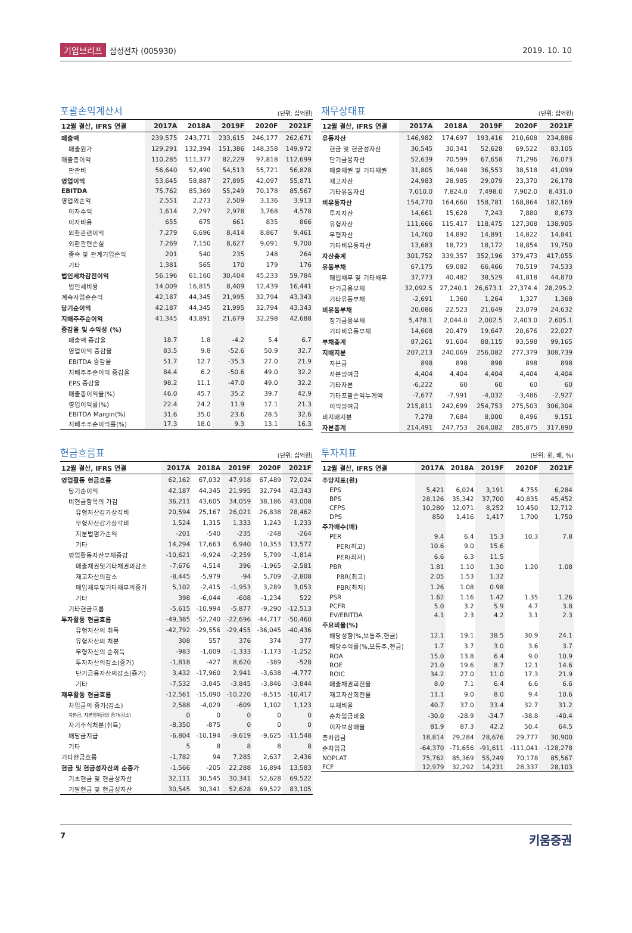기업브리프 삼성전자 (005930) 2019. 10. 10
포괄손익계산서 (단위: 십억원)
| 12월 결산, IFRS 연결 | 2017A | 2018A | 2019F | 2020F | 2021F |
| --- | --- | --- | --- | --- | --- |
| 매출액 | 239,575 | 243,771 | 233,615 | 246,177 | 262,671 |
| 매출원가 | 129,291 | 132,394 | 151,386 | 148,358 | 149,972 |
| 매출총이익 | 110,285 | 111,377 | 82,229 | 97,818 | 112,699 |
| 판관비 | 56,640 | 52,490 | 54,513 | 55,721 | 56,828 |
| 영업이익 | 53,645 | 58,887 | 27,895 | 42,097 | 55,871 |
| EBITDA | 75,762 | 85,369 | 55,249 | 70,178 | 85,567 |
| 영업외손익 | 2,551 | 2,273 | 2,509 | 3,136 | 3,913 |
| 이자수익 | 1,614 | 2,297 | 2,978 | 3,768 | 4,578 |
| 이자비용 | 655 | 675 | 661 | 835 | 866 |
| 외환관련이익 | 7,279 | 6,696 | 8,414 | 8,867 | 9,461 |
| 외환관련손실 | 7,269 | 7,150 | 8,627 | 9,091 | 9,700 |
| 종속 및 관계기업손익 | 201 | 540 | 235 | 248 | 264 |
| 기타 | 1,381 | 565 | 170 | 179 | 176 |
| 법인세차감전이익 | 56,196 | 61,160 | 30,404 | 45,233 | 59,784 |
| 법인세비용 | 14,009 | 16,815 | 8,409 | 12,439 | 16,441 |
| 계속사업순손익 | 42,187 | 44,345 | 21,995 | 32,794 | 43,343 |
| 당기순이익 | 42,187 | 44,345 | 21,995 | 32,794 | 43,343 |
| 지배주주순이익 | 41,345 | 43,891 | 21,679 | 32,298 | 42,688 |
| 증감율 및 수익성 (%) | | | | | |
| 매출액 증감율 | 18.7 | 1.8 | -4.2 | 5.4 | 6.7 |
| 영업이익 증감율 | 83.5 | 9.8 | -52.6 | 50.9 | 32.7 |
| EBITDA 증감율 | 51.7 | 12.7 | -35.3 | 27.0 | 21.9 |
| 지배주주순이익 증감율 | 84.4 | 6.2 | -50.6 | 49.0 | 32.2 |
| EPS 증감율 | 98.2 | 11.1 | -47.0 | 49.0 | 32.2 |
| 매출총이익율(%) | 46.0 | 45.7 | 35.2 | 39.7 | 42.9 |
| 영업이익률(%) | 22.4 | 24.2 | 11.9 | 17.1 | 21.3 |
| EBITDA Margin(%) | 31.6 | 35.0 | 23.6 | 28.5 | 32.6 |
| 지배주주순이익률(%) | 17.3 | 18.0 | 9.3 | 13.1 | 16.3 |
재무상태표 (단위: 십억원)
| 12월 결산, IFRS 연결 | 2017A | 2018A | 2019F | 2020F | 2021F |
| --- | --- | --- | --- | --- | --- |
| 유동자산 | 146,982 | 174,697 | 193,416 | 210,608 | 234,886 |
| 현금 및 현금성자산 | 30,545 | 30,341 | 52,628 | 69,522 | 83,105 |
| 단기금융자산 | 52,639 | 70,599 | 67,658 | 71,296 | 76,073 |
| 매출채권 및 기타채권 | 31,805 | 36,948 | 36,553 | 38,518 | 41,099 |
| 재고자산 | 24,983 | 28,985 | 29,079 | 23,370 | 26,178 |
| 기타유동자산 | 7,010.0 | 7,824.0 | 7,498.0 | 7,902.0 | 8,431.0 |
| 비유동자산 | 154,770 | 164,660 | 158,781 | 168,864 | 182,169 |
| 투자자산 | 14,661 | 15,628 | 7,243 | 7,880 | 8,673 |
| 유형자산 | 111,666 | 115,417 | 118,475 | 127,308 | 138,905 |
| 무형자산 | 14,760 | 14,892 | 14,891 | 14,822 | 14,841 |
| 기타비유동자산 | 13,683 | 18,723 | 18,172 | 18,854 | 19,750 |
| 자산총계 | 301,752 | 339,357 | 352,196 | 379,473 | 417,055 |
| 유동부채 | 67,175 | 69,082 | 66,466 | 70,519 | 74,533 |
| 매입채무 및 기타채무 | 37,773 | 40,482 | 38,529 | 41,818 | 44,870 |
| 단기금융부채 | 32,092.5 | 27,240.1 | 26,673.1 | 27,374.4 | 28,295.2 |
| 기타유동부채 | -2,691 | 1,360 | 1,264 | 1,327 | 1,368 |
| 비유동부채 | 20,086 | 22,523 | 21,649 | 23,079 | 24,632 |
| 장기금융부채 | 5,478.1 | 2,044.0 | 2,002.5 | 2,403.0 | 2,605.1 |
| 기타비유동부채 | 14,608 | 20,479 | 19,647 | 20,676 | 22,027 |
| 부채총계 | 87,261 | 91,604 | 88,115 | 93,598 | 99,165 |
| 지배지분 | 207,213 | 240,069 | 256,082 | 277,379 | 308,739 |
| 자본금 | 898 | 898 | 898 | 898 | 898 |
| 자본잉여금 | 4,404 | 4,404 | 4,404 | 4,404 | 4,404 |
| 기타자본 | -6,222 | 60 | 60 | 60 | 60 |
| 기타포괄손익누계액 | -7,677 | -7,991 | -4,032 | -3,486 | -2,927 |
| 이익잉여금 | 215,811 | 242,699 | 254,753 | 275,503 | 306,304 |
| 비지배지분 | 7,278 | 7,684 | 8,000 | 8,496 | 9,151 |
| 자본총계 | 214,491 | 247,753 | 264,082 | 285,875 | 317,890 |
현금흐름표 (단위: 십억원)
| 12월 결산, IFRS 연결 | 2017A | 2018A | 2019F | 2020F | 2021F |
| --- | --- | --- | --- | --- | --- |
| 영업활동 현금흐름 | 62,162 | 67,032 | 47,918 | 67,489 | 72,024 |
| 당기순이익 | 42,187 | 44,345 | 21,995 | 32,794 | 43,343 |
| 비현금항목의 가감 | 36,211 | 43,605 | 34,059 | 38,186 | 43,008 |
| 유형자산감가상각비 | 20,594 | 25,167 | 26,021 | 26,838 | 28,462 |
| 무형자산감가상각비 | 1,524 | 1,315 | 1,333 | 1,243 | 1,233 |
| 지분법평가손익 | -201 | -540 | -235 | -248 | -264 |
| 기타 | 14,294 | 17,663 | 6,940 | 10,353 | 13,577 |
| 영업활동자산부채증감 | -10,621 | -9,924 | -2,259 | 5,799 | -1,814 |
| 매출채권및기타채권의감소 | -7,676 | 4,514 | 396 | -1,965 | -2,581 |
| 재고자산의감소 | -8,445 | -5,979 | -94 | 5,709 | -2,808 |
| 매입채무및기타채무의증가 | 5,102 | -2,415 | -1,953 | 3,289 | 3,053 |
| 기타 | 398 | -6,044 | -608 | -1,234 | 522 |
| 기타현금흐름 | -5,615 | -10,994 | -5,877 | -9,290 | -12,513 |
| 투자활동 현금흐름 | -49,385 | -52,240 | -22,696 | -44,717 | -50,460 |
| 유형자산의 취득 | -42,792 | -29,556 | -29,455 | -36,045 | -40,436 |
| 유형자산의 처분 | 308 | 557 | 376 | 374 | 377 |
| 무형자산의 순취득 | -983 | -1,009 | -1,333 | -1,173 | -1,252 |
| 투자자산의감소(증가) | -1,818 | -427 | 8,620 | -389 | -528 |
| 단기금융자산의감소(증가) | 3,432 | -17,960 | 2,941 | -3,638 | -4,777 |
| 기타 | -7,532 | -3,845 | -3,845 | -3,846 | -3,844 |
| 재무활동 현금흐름 | -12,561 | -15,090 | -10,220 | -8,515 | -10,417 |
| 차입금의 증가(감소) | 2,588 | -4,029 | -609 | 1,102 | 1,123 |
| 자본금, 자본잉여금의 증가(감소) | 0 | 0 | 0 | 0 | 0 |
| 자기주식처분(취득) | -8,350 | -875 | 0 | 0 | 0 |
| 배당금지급 | -6,804 | -10,194 | -9,619 | -9,625 | -11,548 |
| 기타 | 5 | 8 | 8 | 8 | 8 |
| 기타현금흐름 | -1,782 | 94 | 7,285 | 2,637 | 2,436 |
| 현금 및 현금성자산의 순증가 | -1,566 | -205 | 22,288 | 16,894 | 13,583 |
| 기초현금 및 현금성자산 | 32,111 | 30,545 | 30,341 | 52,628 | 69,522 |
| 기말현금 및 현금성자산 | 30,545 | 30,341 | 52,628 | 69,522 | 83,105 |
투자지표 (단위: 원, 배, %)
| 12월 결산, IFRS 연결 | 2017A | 2018A | 2019F | 2020F | 2021F |
| --- | --- | --- | --- | --- | --- |
| 주당지표(원) | | | | | |
| EPS | 5,421 | 6,024 | 3,191 | 4,755 | 6,284 |
| BPS | 28,126 | 35,342 | 37,700 | 40,835 | 45,452 |
| CFPS | 10,280 | 12,071 | 8,252 | 10,450 | 12,712 |
| DPS | 850 | 1,416 | 1,417 | 1,700 | 1,750 |
| 주가배수(배) | | | | | |
| PER | 9.4 | 6.4 | 15.3 | 10.3 | 7.8 |
| PER(최고) | 10.6 | 9.0 | 15.6 | | |
| PER(최저) | 6.6 | 6.3 | 11.5 | | |
| PBR | 1.81 | 1.10 | 1.30 | 1.20 | 1.08 |
| PBR(최고) | 2.05 | 1.53 | 1.32 | | |
| PBR(최저) | 1.26 | 1.08 | 0.98 | | |
| PSR | 1.62 | 1.16 | 1.42 | 1.35 | 1.26 |
| PCFR | 5.0 | 3.2 | 5.9 | 4.7 | 3.8 |
| EV/EBITDA | 4.1 | 2.3 | 4.2 | 3.1 | 2.3 |
| 주요비율(%) | | | | | |
| 배당성향(%,보통주,현금) | 12.1 | 19.1 | 38.5 | 30.9 | 24.1 |
| 배당수익률(%,보통주,현금) | 1.7 | 3.7 | 3.0 | 3.6 | 3.7 |
| ROA | 15.0 | 13.8 | 6.4 | 9.0 | 10.9 |
| ROE | 21.0 | 19.6 | 8.7 | 12.1 | 14.6 |
| ROIC | 34.2 | 27.0 | 11.0 | 17.3 | 21.9 |
| 매출채권회전율 | 8.0 | 7.1 | 6.4 | 6.6 | 6.6 |
| 재고자산회전율 | 11.1 | 9.0 | 8.0 | 9.4 | 10.6 |
| 부채비율 | 40.7 | 37.0 | 33.4 | 32.7 | 31.2 |
| 순차입금비율 | -30.0 | -28.9 | -34.7 | -38.8 | -40.4 |
| 이자보상배율 | 81.9 | 87.3 | 42.2 | 50.4 | 64.5 |
| 총차입금 | 18,814 | 29,284 | 28,676 | 29,777 | 30,900 |
| 순차입금 | -64,370 | -71,656 | -91,611 | -111,041 | -128,278 |
| NOPLAT | 75,762 | 85,369 | 55,249 | 70,178 | 85,567 |
| FCF | 12,979 | 32,292 | 14,231 | 28,337 | 28,103 |
7 키움증권